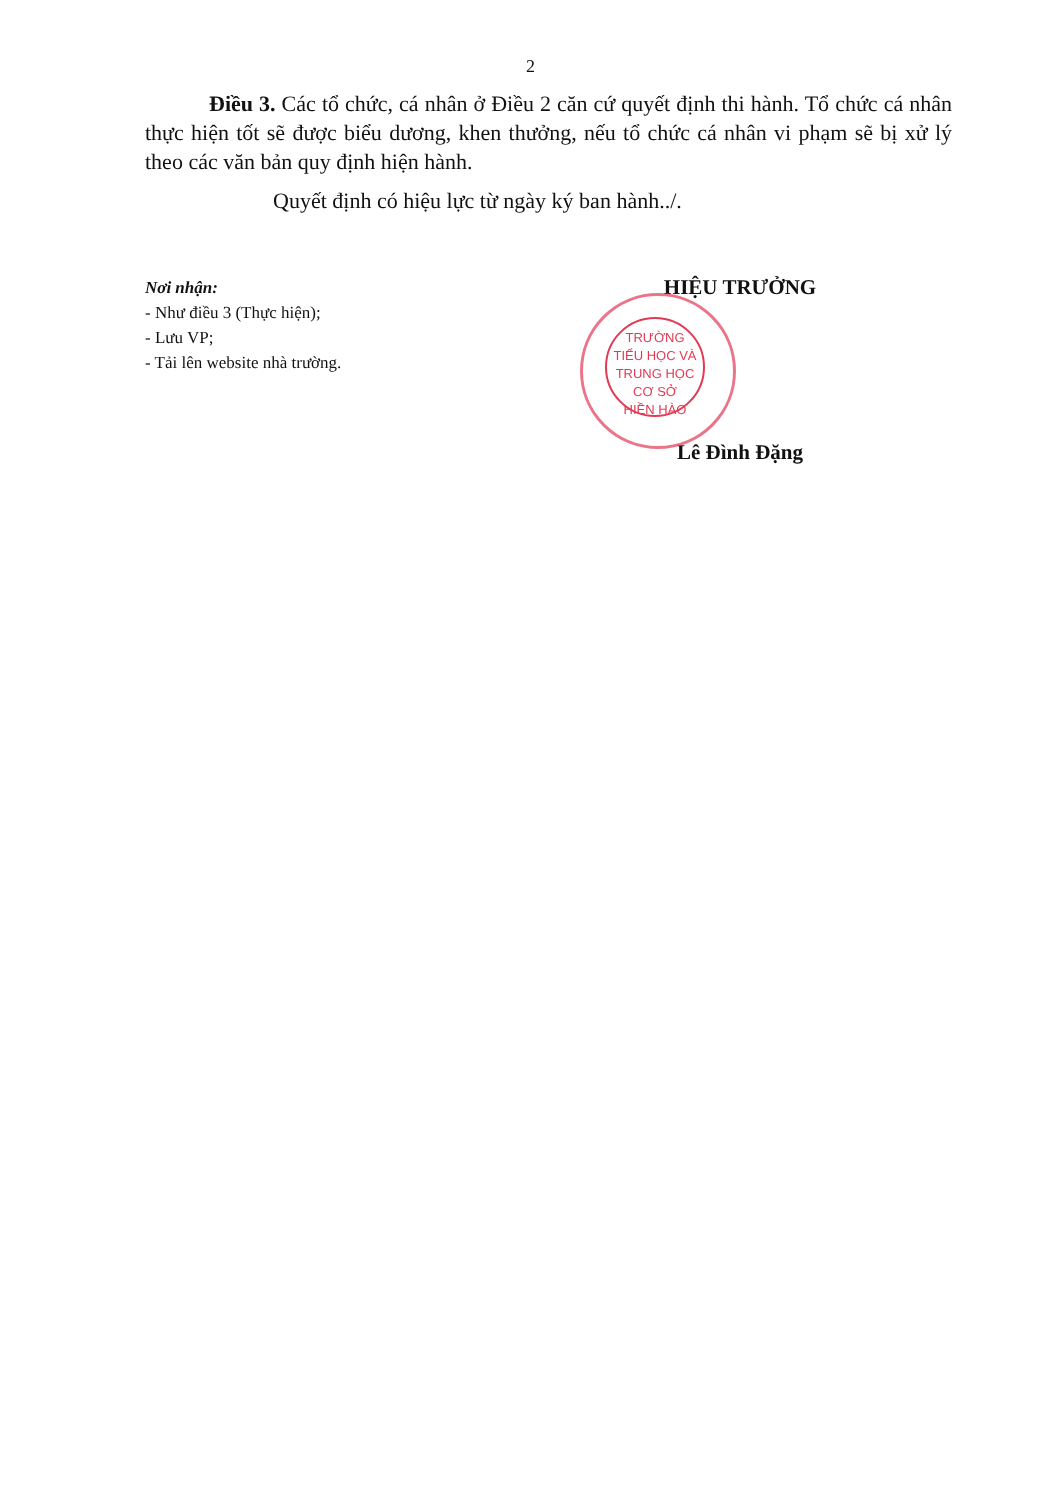2
Điều 3. Các tổ chức, cá nhân ở Điều 2 căn cứ quyết định thi hành. Tổ chức cá nhân thực hiện tốt sẽ được biểu dương, khen thưởng, nếu tổ chức cá nhân vi phạm sẽ bị xử lý theo các văn bản quy định hiện hành.
Quyết định có hiệu lực từ ngày ký ban hành../.
Nơi nhận:
- Như điều 3 (Thực hiện);
- Lưu VP;
- Tải lên website nhà trường.
TRƯỜNG
TIỂU HỌC VÀ
TRUNG HỌC CƠ SỞ
HIỀN HÀO
HIỆU TRƯỞNG
Lê Đình Đặng